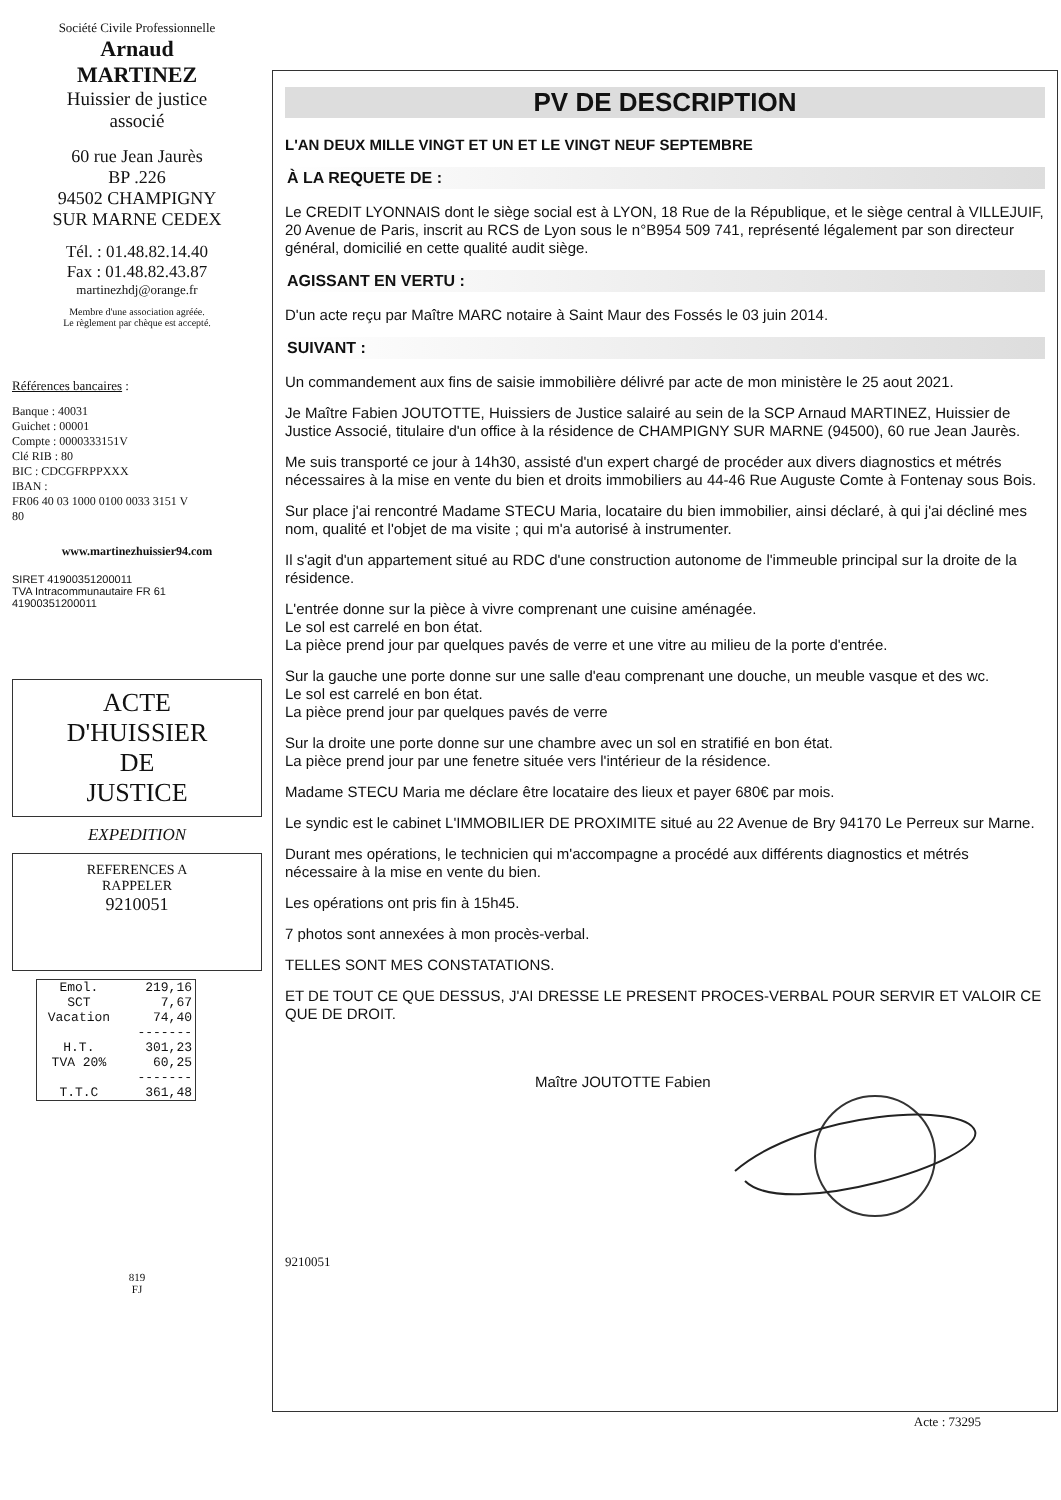Société Civile Professionnelle
Arnaud
MARTINEZ
Huissier de justice
associé
60 rue Jean Jaurès
BP .226
94502 CHAMPIGNY
SUR MARNE CEDEX
Tél. : 01.48.82.14.40
Fax : 01.48.82.43.87
martinezhdj@orange.fr
Membre d'une association agréée.
Le règlement par chèque est accepté.
Références bancaires :
Banque : 40031
Guichet : 00001
Compte : 0000333151V
Clé RIB : 80
BIC : CDCGFRPPXXX
IBAN :
FR06 40 03 1000 0100 0033 3151 V
80
www.martinezhuissier94.com
SIRET 41900351200011
TVA Intracommunautaire FR 61
41900351200011
ACTE
D'HUISSIER
DE
JUSTICE
EXPEDITION
REFERENCES A
RAPPELER
9210051
| Emol. | 219,16 |
| SCT | 7,67 |
| Vacation | 74,40 |
| | ------- |
| H.T. | 301,23 |
| TVA 20% | 60,25 |
| | ------- |
| T.T.C | 361,48 |
819
FJ
PV DE DESCRIPTION
L'AN DEUX MILLE VINGT ET UN ET LE VINGT NEUF SEPTEMBRE
À LA REQUETE DE :
Le CREDIT LYONNAIS dont le siège social est à LYON, 18 Rue de la République, et le siège central à VILLEJUIF, 20 Avenue de Paris, inscrit au RCS de Lyon sous le n°B954 509 741, représenté légalement par son directeur général, domicilié en cette qualité audit siège.
AGISSANT EN VERTU :
D'un acte reçu par Maître MARC notaire à Saint Maur des Fossés le 03 juin 2014.
SUIVANT :
Un commandement aux fins de saisie immobilière délivré par acte de mon ministère le 25 aout 2021.
Je Maître Fabien JOUTOTTE, Huissiers de Justice salairé au sein de la SCP Arnaud MARTINEZ, Huissier de Justice Associé, titulaire d'un office à la résidence de CHAMPIGNY SUR MARNE (94500), 60 rue Jean Jaurès.
Me suis transporté ce jour à 14h30, assisté d'un expert chargé de procéder aux divers diagnostics et métrés nécessaires à la mise en vente du bien et droits immobiliers au 44-46 Rue Auguste Comte à Fontenay sous Bois.
Sur place j'ai rencontré Madame STECU Maria, locataire du bien immobilier, ainsi déclaré, à qui j'ai décliné mes nom, qualité et l'objet de ma visite ; qui m'a autorisé à instrumenter.
Il s'agit d'un appartement situé au RDC d'une construction autonome de l'immeuble principal sur la droite de la résidence.
L'entrée donne sur la pièce à vivre comprenant une cuisine aménagée.
Le sol est carrelé en bon état.
La pièce prend jour par quelques pavés de verre et une vitre au milieu de la porte d'entrée.
Sur la gauche une porte donne sur une salle d'eau comprenant une douche, un meuble vasque et des wc.
Le sol est carrelé en bon état.
La pièce prend jour par quelques pavés de verre
Sur la droite une porte donne sur une chambre avec un sol en stratifié en bon état.
La pièce prend jour par une fenetre située vers l'intérieur de la résidence.
Madame STECU Maria me déclare être locataire des lieux et payer 680€ par mois.
Le syndic est le cabinet L'IMMOBILIER DE PROXIMITE situé au 22 Avenue de Bry 94170 Le Perreux sur Marne.
Durant mes opérations, le technicien qui m'accompagne a procédé aux différents diagnostics et métrés nécessaire à la mise en vente du bien.
Les opérations ont pris fin à 15h45.
7 photos sont annexées à mon procès-verbal.
TELLES SONT MES CONSTATATIONS.
ET DE TOUT CE QUE DESSUS, J'AI DRESSE LE PRESENT PROCES-VERBAL POUR SERVIR ET VALOIR CE QUE DE DROIT.
Maître JOUTOTTE Fabien
9210051
Acte : 73295